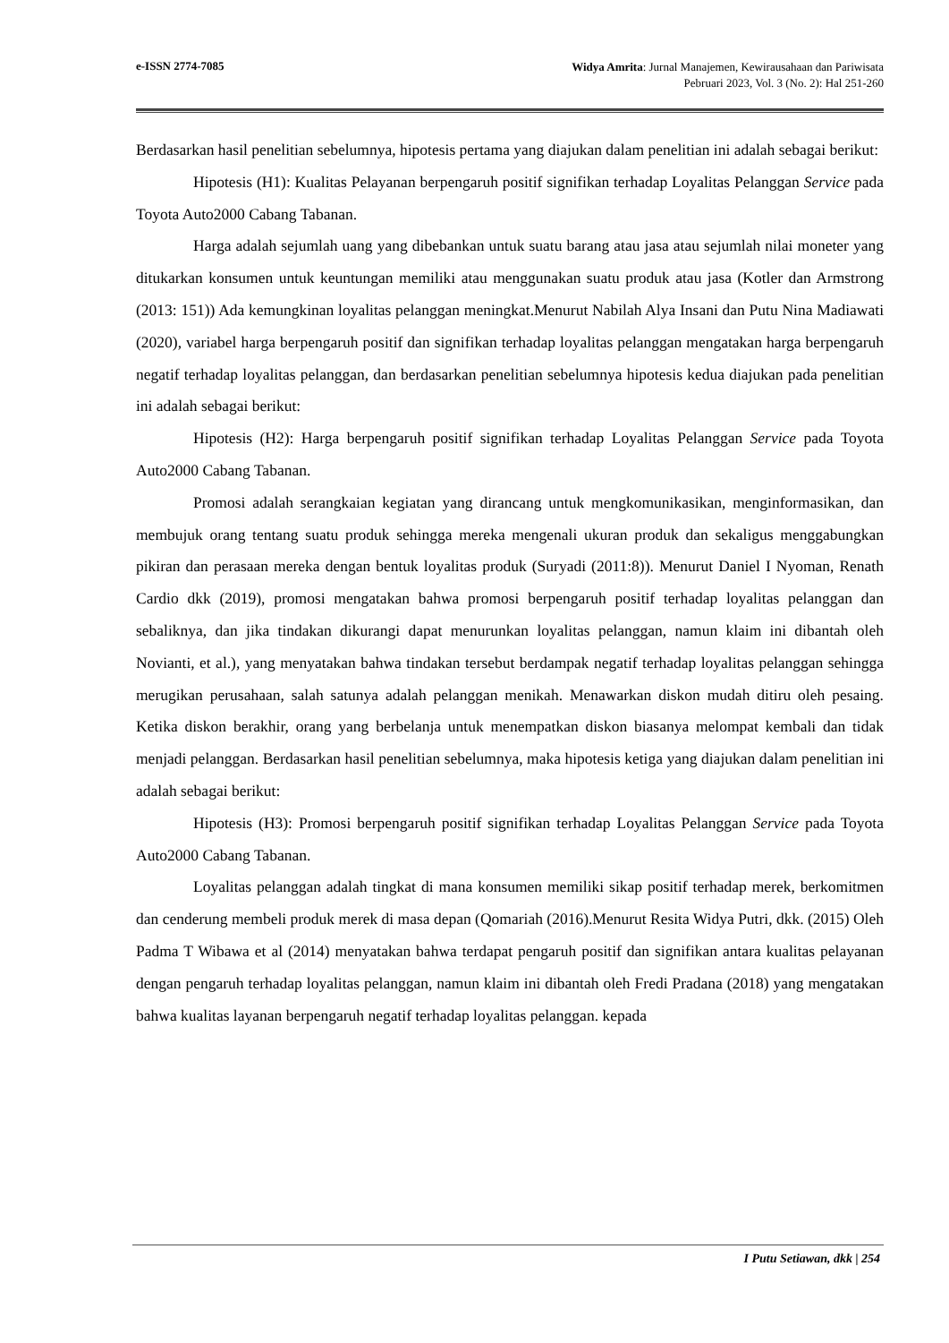e-ISSN 2774-7085
Widya Amrita: Jurnal Manajemen, Kewirausahaan dan Pariwisata
Pebruari 2023, Vol. 3 (No. 2): Hal 251-260
Berdasarkan hasil penelitian sebelumnya, hipotesis pertama yang diajukan dalam penelitian ini adalah sebagai berikut:
Hipotesis (H1): Kualitas Pelayanan berpengaruh positif signifikan terhadap Loyalitas Pelanggan Service pada Toyota Auto2000 Cabang Tabanan.
Harga adalah sejumlah uang yang dibebankan untuk suatu barang atau jasa atau sejumlah nilai moneter yang ditukarkan konsumen untuk keuntungan memiliki atau menggunakan suatu produk atau jasa (Kotler dan Armstrong (2013: 151)) Ada kemungkinan loyalitas pelanggan meningkat.Menurut Nabilah Alya Insani dan Putu Nina Madiawati (2020), variabel harga berpengaruh positif dan signifikan terhadap loyalitas pelanggan mengatakan harga berpengaruh negatif terhadap loyalitas pelanggan, dan berdasarkan penelitian sebelumnya hipotesis kedua diajukan pada penelitian ini adalah sebagai berikut:
Hipotesis (H2): Harga berpengaruh positif signifikan terhadap Loyalitas Pelanggan Service pada Toyota Auto2000 Cabang Tabanan.
Promosi adalah serangkaian kegiatan yang dirancang untuk mengkomunikasikan, menginformasikan, dan membujuk orang tentang suatu produk sehingga mereka mengenali ukuran produk dan sekaligus menggabungkan pikiran dan perasaan mereka dengan bentuk loyalitas produk (Suryadi (2011:8)). Menurut Daniel I Nyoman, Renath Cardio dkk (2019), promosi mengatakan bahwa promosi berpengaruh positif terhadap loyalitas pelanggan dan sebaliknya, dan jika tindakan dikurangi dapat menurunkan loyalitas pelanggan, namun klaim ini dibantah oleh Novianti, et al.), yang menyatakan bahwa tindakan tersebut berdampak negatif terhadap loyalitas pelanggan sehingga merugikan perusahaan, salah satunya adalah pelanggan menikah. Menawarkan diskon mudah ditiru oleh pesaing. Ketika diskon berakhir, orang yang berbelanja untuk menempatkan diskon biasanya melompat kembali dan tidak menjadi pelanggan. Berdasarkan hasil penelitian sebelumnya, maka hipotesis ketiga yang diajukan dalam penelitian ini adalah sebagai berikut:
Hipotesis (H3): Promosi berpengaruh positif signifikan terhadap Loyalitas Pelanggan Service pada Toyota Auto2000 Cabang Tabanan.
Loyalitas pelanggan adalah tingkat di mana konsumen memiliki sikap positif terhadap merek, berkomitmen dan cenderung membeli produk merek di masa depan (Qomariah (2016).Menurut Resita Widya Putri, dkk. (2015) Oleh Padma T Wibawa et al (2014) menyatakan bahwa terdapat pengaruh positif dan signifikan antara kualitas pelayanan dengan pengaruh terhadap loyalitas pelanggan, namun klaim ini dibantah oleh Fredi Pradana (2018) yang mengatakan bahwa kualitas layanan berpengaruh negatif terhadap loyalitas pelanggan. kepada
I Putu Setiawan, dkk | 254